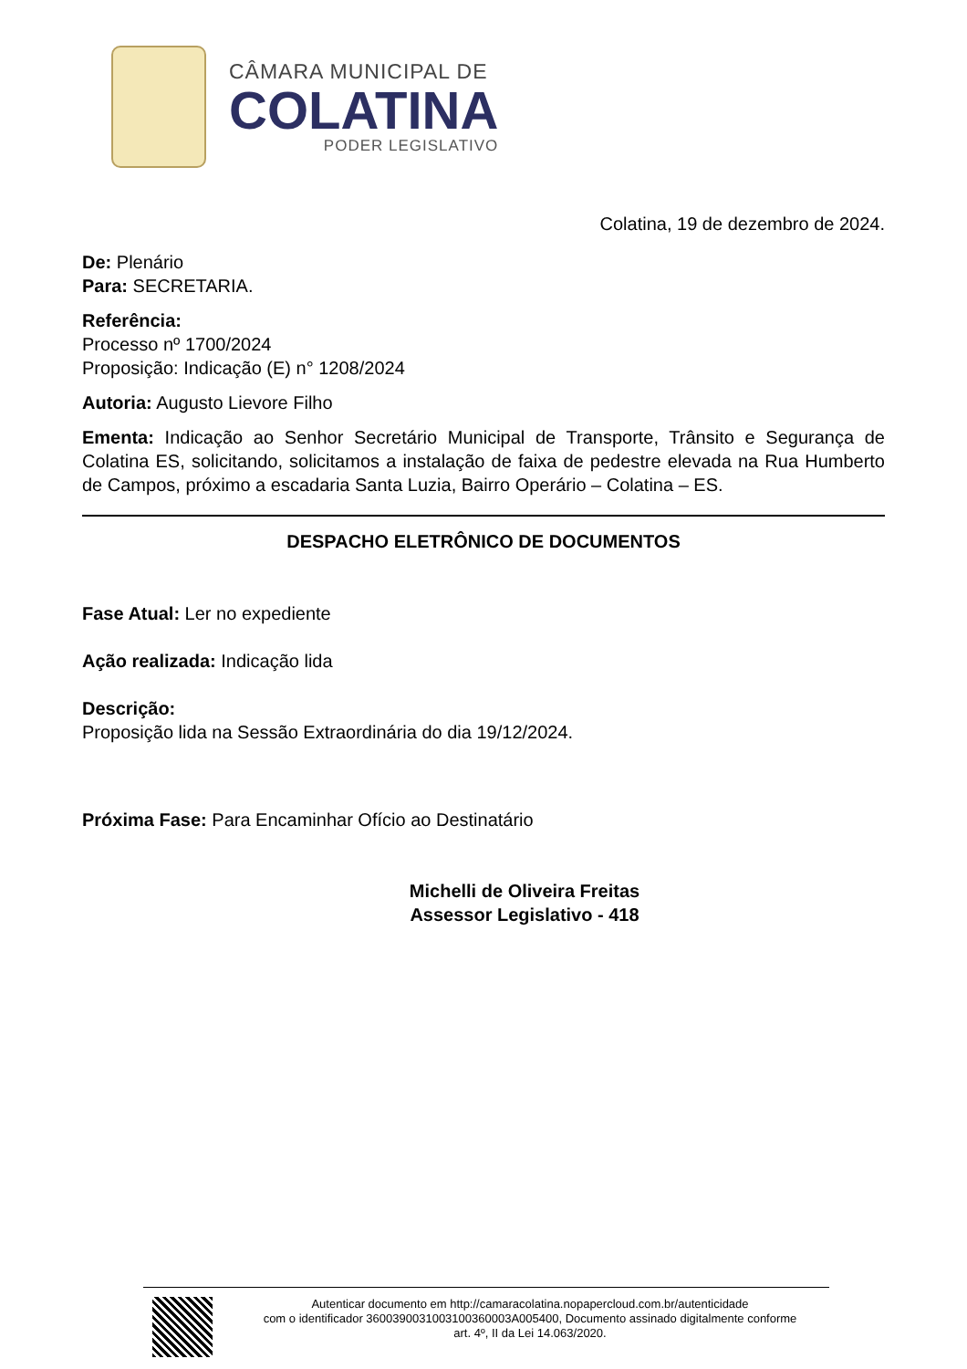CÂMARA MUNICIPAL DE
COLATINA
PODER LEGISLATIVO
Colatina, 19 de dezembro de 2024.
De: Plenário
Para: SECRETARIA.
Referência:
Processo nº 1700/2024
Proposição: Indicação (E) n° 1208/2024
Autoria: Augusto Lievore Filho
Ementa: Indicação ao Senhor Secretário Municipal de Transporte, Trânsito e Segurança de Colatina ES, solicitando, solicitamos a instalação de faixa de pedestre elevada na Rua Humberto de Campos, próximo a escadaria Santa Luzia, Bairro Operário – Colatina – ES.
DESPACHO ELETRÔNICO DE DOCUMENTOS
Fase Atual: Ler no expediente
Ação realizada: Indicação lida
Descrição:
Proposição lida na Sessão Extraordinária do dia 19/12/2024.
Próxima Fase: Para Encaminhar Ofício ao Destinatário
Michelli de Oliveira Freitas
Assessor Legislativo - 418
Autenticar documento em http://camaracolatina.nopapercloud.com.br/autenticidade
com o identificador 3600390031003100360003A005400, Documento assinado digitalmente conforme
art. 4º, II da Lei 14.063/2020.